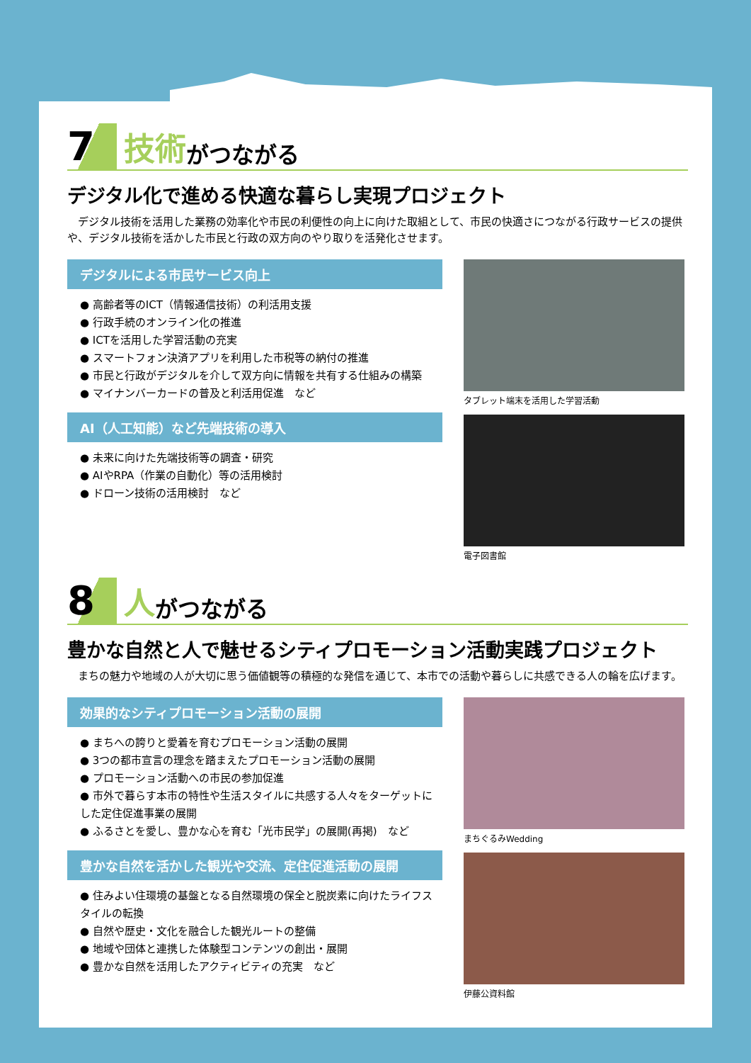7 技術 がつながる
デジタル化で進める快適な暮らし実現プロジェクト
デジタル技術を活用した業務の効率化や市民の利便性の向上に向けた取組として、市民の快適さにつながる行政サービスの提供や、デジタル技術を活かした市民と行政の双方向のやり取りを活発化させます。
デジタルによる市民サービス向上
● 高齢者等のICT（情報通信技術）の利活用支援
● 行政手続のオンライン化の推進
● ICTを活用した学習活動の充実
● スマートフォン決済アプリを利用した市税等の納付の推進
● 市民と行政がデジタルを介して双方向に情報を共有する仕組みの構築
● マイナンバーカードの普及と利活用促進　など
AI（人工知能）など先端技術の導入
● 未来に向けた先端技術等の調査・研究
● AIやRPA（作業の自動化）等の活用検討
● ドローン技術の活用検討　など
タブレット端末を活用した学習活動
電子図書館
8 人 がつながる
豊かな自然と人で魅せるシティプロモーション活動実践プロジェクト
まちの魅力や地域の人が大切に思う価値観等の積極的な発信を通じて、本市での活動や暮らしに共感できる人の輪を広げます。
効果的なシティプロモーション活動の展開
● まちへの誇りと愛着を育むプロモーション活動の展開
● 3つの都市宣言の理念を踏まえたプロモーション活動の展開
● プロモーション活動への市民の参加促進
● 市外で暮らす本市の特性や生活スタイルに共感する人々をターゲットにした定住促進事業の展開
● ふるさとを愛し、豊かな心を育む「光市民学」の展開(再掲)　など
豊かな自然を活かした観光や交流、定住促進活動の展開
● 住みよい住環境の基盤となる自然環境の保全と脱炭素に向けたライフスタイルの転換
● 自然や歴史・文化を融合した観光ルートの整備
● 地域や団体と連携した体験型コンテンツの創出・展開
● 豊かな自然を活用したアクティビティの充実　など
まちぐるみWedding
伊藤公資料館